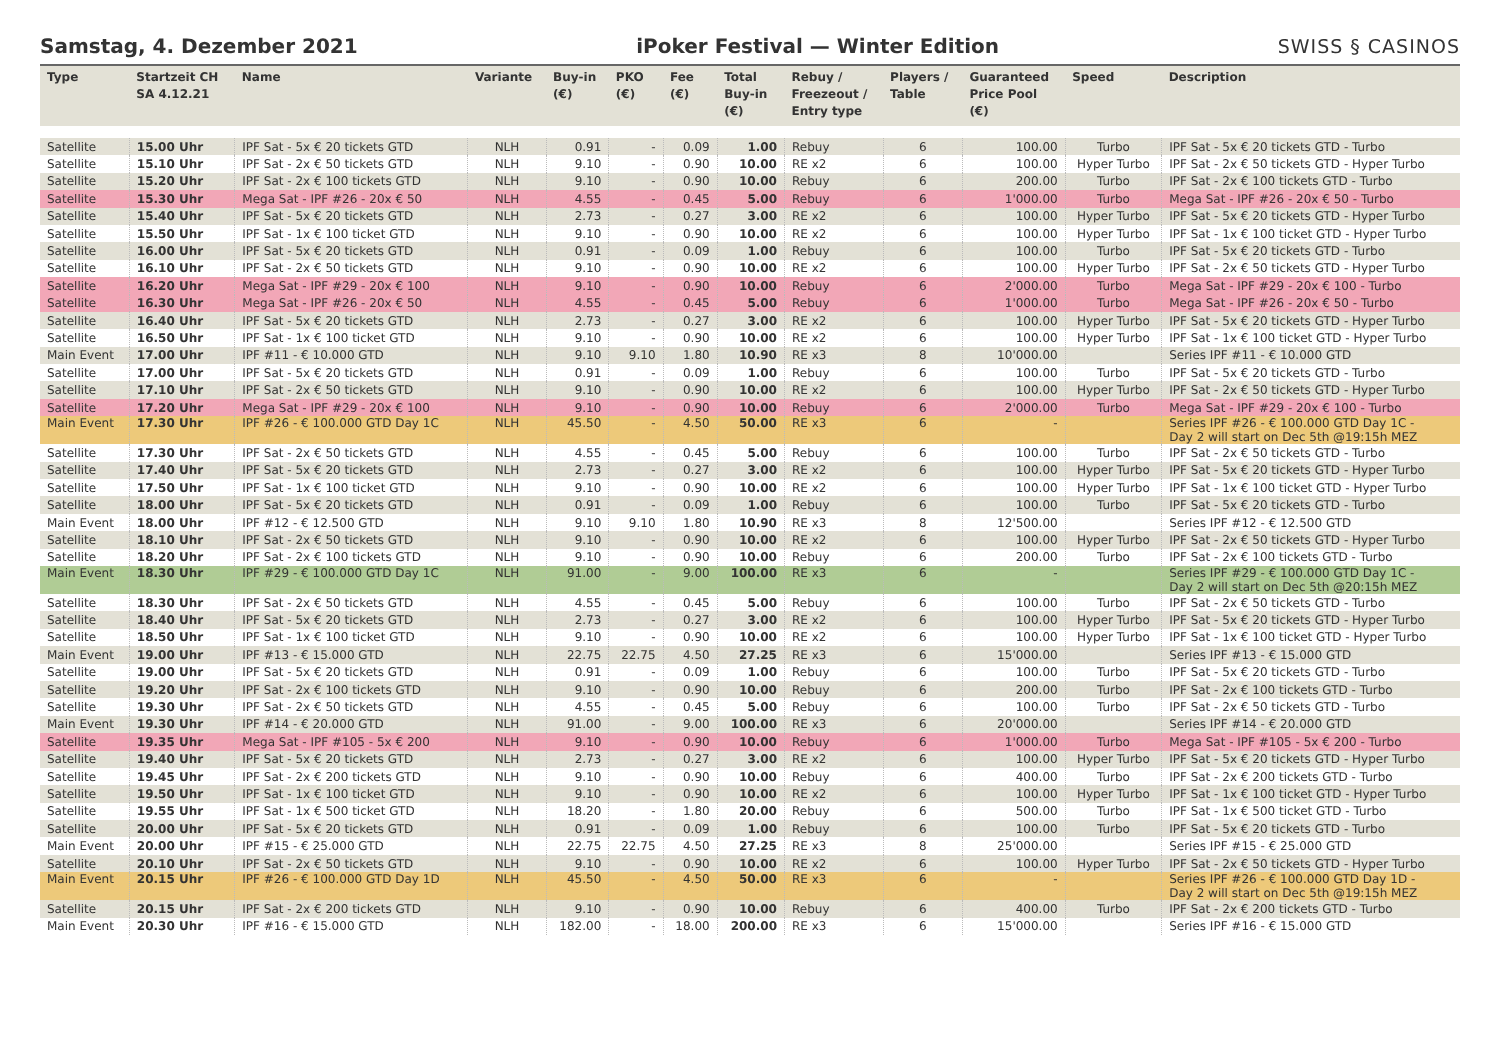Samstag, 4. Dezember 2021 iPoker Festival — Winter Edition SWISS § CASINOS
| Type | Startzeit CH SA 4.12.21 | Name | Variante | Buy-in (€) | PKO (€) | Fee (€) | Total Buy-in (€) | Rebuy / Freezeout / Entry type | Players / Table | Guaranteed Price Pool (€) | Speed | Description |
| --- | --- | --- | --- | --- | --- | --- | --- | --- | --- | --- | --- | --- |
| Satellite | 15.00 Uhr | IPF Sat - 5x € 20 tickets GTD | NLH | 0.91 | - | 0.09 | 1.00 | Rebuy | 6 | 100.00 | Turbo | IPF Sat - 5x € 20 tickets GTD - Turbo |
| Satellite | 15.10 Uhr | IPF Sat - 2x € 50 tickets GTD | NLH | 9.10 | - | 0.90 | 10.00 | RE x2 | 6 | 100.00 | Hyper Turbo | IPF Sat - 2x € 50 tickets GTD - Hyper Turbo |
| Satellite | 15.20 Uhr | IPF Sat - 2x € 100 tickets GTD | NLH | 9.10 | - | 0.90 | 10.00 | Rebuy | 6 | 200.00 | Turbo | IPF Sat - 2x € 100 tickets GTD - Turbo |
| Satellite | 15.30 Uhr | Mega Sat - IPF #26 - 20x € 50 | NLH | 4.55 | - | 0.45 | 5.00 | Rebuy | 6 | 1'000.00 | Turbo | Mega Sat - IPF #26 - 20x € 50 - Turbo |
| Satellite | 15.40 Uhr | IPF Sat - 5x € 20 tickets GTD | NLH | 2.73 | - | 0.27 | 3.00 | RE x2 | 6 | 100.00 | Hyper Turbo | IPF Sat - 5x € 20 tickets GTD - Hyper Turbo |
| Satellite | 15.50 Uhr | IPF Sat - 1x € 100 ticket GTD | NLH | 9.10 | - | 0.90 | 10.00 | RE x2 | 6 | 100.00 | Hyper Turbo | IPF Sat - 1x € 100 ticket GTD - Hyper Turbo |
| Satellite | 16.00 Uhr | IPF Sat - 5x € 20 tickets GTD | NLH | 0.91 | - | 0.09 | 1.00 | Rebuy | 6 | 100.00 | Turbo | IPF Sat - 5x € 20 tickets GTD - Turbo |
| Satellite | 16.10 Uhr | IPF Sat - 2x € 50 tickets GTD | NLH | 9.10 | - | 0.90 | 10.00 | RE x2 | 6 | 100.00 | Hyper Turbo | IPF Sat - 2x € 50 tickets GTD - Hyper Turbo |
| Satellite | 16.20 Uhr | Mega Sat - IPF #29 - 20x € 100 | NLH | 9.10 | - | 0.90 | 10.00 | Rebuy | 6 | 2'000.00 | Turbo | Mega Sat - IPF #29 - 20x € 100 - Turbo |
| Satellite | 16.30 Uhr | Mega Sat - IPF #26 - 20x € 50 | NLH | 4.55 | - | 0.45 | 5.00 | Rebuy | 6 | 1'000.00 | Turbo | Mega Sat - IPF #26 - 20x € 50 - Turbo |
| Satellite | 16.40 Uhr | IPF Sat - 5x € 20 tickets GTD | NLH | 2.73 | - | 0.27 | 3.00 | RE x2 | 6 | 100.00 | Hyper Turbo | IPF Sat - 5x € 20 tickets GTD - Hyper Turbo |
| Satellite | 16.50 Uhr | IPF Sat - 1x € 100 ticket GTD | NLH | 9.10 | - | 0.90 | 10.00 | RE x2 | 6 | 100.00 | Hyper Turbo | IPF Sat - 1x € 100 ticket GTD - Hyper Turbo |
| Main Event | 17.00 Uhr | IPF #11 - € 10.000 GTD | NLH | 9.10 | 9.10 | 1.80 | 10.90 | RE x3 | 8 | 10'000.00 | | Series IPF #11 - € 10.000 GTD |
| Satellite | 17.00 Uhr | IPF Sat - 5x € 20 tickets GTD | NLH | 0.91 | - | 0.09 | 1.00 | Rebuy | 6 | 100.00 | Turbo | IPF Sat - 5x € 20 tickets GTD - Turbo |
| Satellite | 17.10 Uhr | IPF Sat - 2x € 50 tickets GTD | NLH | 9.10 | - | 0.90 | 10.00 | RE x2 | 6 | 100.00 | Hyper Turbo | IPF Sat - 2x € 50 tickets GTD - Hyper Turbo |
| Satellite | 17.20 Uhr | Mega Sat - IPF #29 - 20x € 100 | NLH | 9.10 | - | 0.90 | 10.00 | Rebuy | 6 | 2'000.00 | Turbo | Mega Sat - IPF #29 - 20x € 100 - Turbo |
| Main Event | 17.30 Uhr | IPF #26 - € 100.000 GTD Day 1C | NLH | 45.50 | - | 4.50 | 50.00 | RE x3 | 6 | - | | Series IPF #26 - € 100.000 GTD Day 1C - Day 2 will start on Dec 5th @19:15h MEZ |
| Satellite | 17.30 Uhr | IPF Sat - 2x € 50 tickets GTD | NLH | 4.55 | - | 0.45 | 5.00 | Rebuy | 6 | 100.00 | Turbo | IPF Sat - 2x € 50 tickets GTD - Turbo |
| Satellite | 17.40 Uhr | IPF Sat - 5x € 20 tickets GTD | NLH | 2.73 | - | 0.27 | 3.00 | RE x2 | 6 | 100.00 | Hyper Turbo | IPF Sat - 5x € 20 tickets GTD - Hyper Turbo |
| Satellite | 17.50 Uhr | IPF Sat - 1x € 100 ticket GTD | NLH | 9.10 | - | 0.90 | 10.00 | RE x2 | 6 | 100.00 | Hyper Turbo | IPF Sat - 1x € 100 ticket GTD - Hyper Turbo |
| Satellite | 18.00 Uhr | IPF Sat - 5x € 20 tickets GTD | NLH | 0.91 | - | 0.09 | 1.00 | Rebuy | 6 | 100.00 | Turbo | IPF Sat - 5x € 20 tickets GTD - Turbo |
| Main Event | 18.00 Uhr | IPF #12 - € 12.500 GTD | NLH | 9.10 | 9.10 | 1.80 | 10.90 | RE x3 | 8 | 12'500.00 | | Series IPF #12 - € 12.500 GTD |
| Satellite | 18.10 Uhr | IPF Sat - 2x € 50 tickets GTD | NLH | 9.10 | - | 0.90 | 10.00 | RE x2 | 6 | 100.00 | Hyper Turbo | IPF Sat - 2x € 50 tickets GTD - Hyper Turbo |
| Satellite | 18.20 Uhr | IPF Sat - 2x € 100 tickets GTD | NLH | 9.10 | - | 0.90 | 10.00 | Rebuy | 6 | 200.00 | Turbo | IPF Sat - 2x € 100 tickets GTD - Turbo |
| Main Event | 18.30 Uhr | IPF #29 - € 100.000 GTD Day 1C | NLH | 91.00 | - | 9.00 | 100.00 | RE x3 | 6 | - | | Series IPF #29 - € 100.000 GTD Day 1C - Day 2 will start on Dec 5th @20:15h MEZ |
| Satellite | 18.30 Uhr | IPF Sat - 2x € 50 tickets GTD | NLH | 4.55 | - | 0.45 | 5.00 | Rebuy | 6 | 100.00 | Turbo | IPF Sat - 2x € 50 tickets GTD - Turbo |
| Satellite | 18.40 Uhr | IPF Sat - 5x € 20 tickets GTD | NLH | 2.73 | - | 0.27 | 3.00 | RE x2 | 6 | 100.00 | Hyper Turbo | IPF Sat - 5x € 20 tickets GTD - Hyper Turbo |
| Satellite | 18.50 Uhr | IPF Sat - 1x € 100 ticket GTD | NLH | 9.10 | - | 0.90 | 10.00 | RE x2 | 6 | 100.00 | Hyper Turbo | IPF Sat - 1x € 100 ticket GTD - Hyper Turbo |
| Main Event | 19.00 Uhr | IPF #13 - € 15.000 GTD | NLH | 22.75 | 22.75 | 4.50 | 27.25 | RE x3 | 6 | 15'000.00 | | Series IPF #13 - € 15.000 GTD |
| Satellite | 19.00 Uhr | IPF Sat - 5x € 20 tickets GTD | NLH | 0.91 | - | 0.09 | 1.00 | Rebuy | 6 | 100.00 | Turbo | IPF Sat - 5x € 20 tickets GTD - Turbo |
| Satellite | 19.20 Uhr | IPF Sat - 2x € 100 tickets GTD | NLH | 9.10 | - | 0.90 | 10.00 | Rebuy | 6 | 200.00 | Turbo | IPF Sat - 2x € 100 tickets GTD - Turbo |
| Satellite | 19.30 Uhr | IPF Sat - 2x € 50 tickets GTD | NLH | 4.55 | - | 0.45 | 5.00 | Rebuy | 6 | 100.00 | Turbo | IPF Sat - 2x € 50 tickets GTD - Turbo |
| Main Event | 19.30 Uhr | IPF #14 - € 20.000 GTD | NLH | 91.00 | - | 9.00 | 100.00 | RE x3 | 6 | 20'000.00 | | Series IPF #14 - € 20.000 GTD |
| Satellite | 19.35 Uhr | Mega Sat - IPF #105 - 5x € 200 | NLH | 9.10 | - | 0.90 | 10.00 | Rebuy | 6 | 1'000.00 | Turbo | Mega Sat - IPF #105 - 5x € 200 - Turbo |
| Satellite | 19.40 Uhr | IPF Sat - 5x € 20 tickets GTD | NLH | 2.73 | - | 0.27 | 3.00 | RE x2 | 6 | 100.00 | Hyper Turbo | IPF Sat - 5x € 20 tickets GTD - Hyper Turbo |
| Satellite | 19.45 Uhr | IPF Sat - 2x € 200 tickets GTD | NLH | 9.10 | - | 0.90 | 10.00 | Rebuy | 6 | 400.00 | Turbo | IPF Sat - 2x € 200 tickets GTD - Turbo |
| Satellite | 19.50 Uhr | IPF Sat - 1x € 100 ticket GTD | NLH | 9.10 | - | 0.90 | 10.00 | RE x2 | 6 | 100.00 | Hyper Turbo | IPF Sat - 1x € 100 ticket GTD - Hyper Turbo |
| Satellite | 19.55 Uhr | IPF Sat - 1x € 500 ticket GTD | NLH | 18.20 | - | 1.80 | 20.00 | Rebuy | 6 | 500.00 | Turbo | IPF Sat - 1x € 500 ticket GTD - Turbo |
| Satellite | 20.00 Uhr | IPF Sat - 5x € 20 tickets GTD | NLH | 0.91 | - | 0.09 | 1.00 | Rebuy | 6 | 100.00 | Turbo | IPF Sat - 5x € 20 tickets GTD - Turbo |
| Main Event | 20.00 Uhr | IPF #15 - € 25.000 GTD | NLH | 22.75 | 22.75 | 4.50 | 27.25 | RE x3 | 8 | 25'000.00 | | Series IPF #15 - € 25.000 GTD |
| Satellite | 20.10 Uhr | IPF Sat - 2x € 50 tickets GTD | NLH | 9.10 | - | 0.90 | 10.00 | RE x2 | 6 | 100.00 | Hyper Turbo | IPF Sat - 2x € 50 tickets GTD - Hyper Turbo |
| Main Event | 20.15 Uhr | IPF #26 - € 100.000 GTD Day 1D | NLH | 45.50 | - | 4.50 | 50.00 | RE x3 | 6 | - | | Series IPF #26 - € 100.000 GTD Day 1D - Day 2 will start on Dec 5th @19:15h MEZ |
| Satellite | 20.15 Uhr | IPF Sat - 2x € 200 tickets GTD | NLH | 9.10 | - | 0.90 | 10.00 | Rebuy | 6 | 400.00 | Turbo | IPF Sat - 2x € 200 tickets GTD - Turbo |
| Main Event | 20.30 Uhr | IPF #16 - € 15.000 GTD | NLH | 182.00 | - | 18.00 | 200.00 | RE x3 | 6 | 15'000.00 | | Series IPF #16 - € 15.000 GTD |